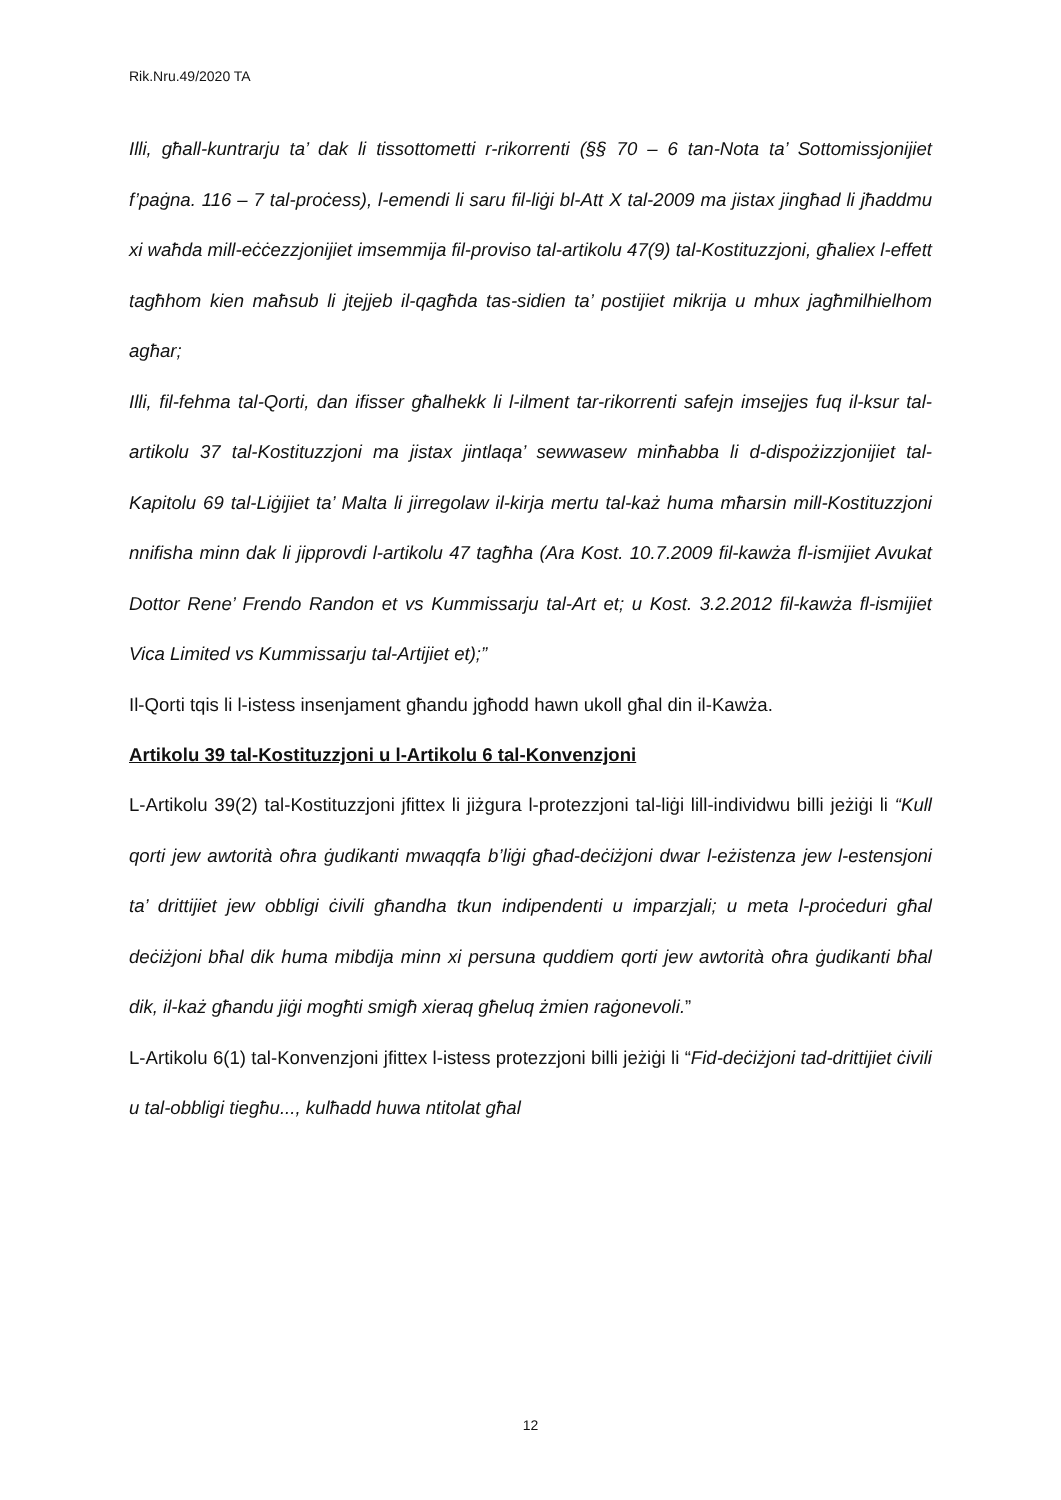Rik.Nru.49/2020 TA
Illi, għall-kuntrarju ta’ dak li tissottometti r-rikorrenti (§§ 70 – 6 tan-Nota ta’ Sottomissjonijiet f’paġna. 116 – 7 tal-proċess), l-emendi li saru fil-liġi bl-Att X tal-2009 ma jistax jingħad li jħaddmu xi waħda mill-eċċezzjonijiet imsemmija fil-proviso tal-artikolu 47(9) tal-Kostituzzjoni, għaliex l-effett tagħhom kien maħsub li jtejjeb il-qagħda tas-sidien ta’ postijiet mikrija u mhux jagħmilhielhom agħar;
Illi, fil-fehma tal-Qorti, dan ifisser għalhekk li l-ilment tar-rikorrenti safejn imsejjes fuq il-ksur tal-artikolu 37 tal-Kostituzzjoni ma jistax jintlaqa’ sewwasew minħabba li d-dispożizzjonijiet tal-Kapitolu 69 tal-Liġijiet ta’ Malta li jirregolaw il-kirja mertu tal-każ huma mħarsin mill-Kostituzzjoni nnifisha minn dak li jipprovdi l-artikolu 47 tagħha (Ara Kost. 10.7.2009 fil-kawża fl-ismijiet Avukat Dottor Rene’ Frendo Randon et vs Kummissarju tal-Art et; u Kost. 3.2.2012 fil-kawża fl-ismijiet Vica Limited vs Kummissarju tal-Artijiet et);”
Il-Qorti tqis li l-istess insenjament għandu jgħodd hawn ukoll għal din il-Kawża.
Artikolu 39 tal-Kostituzzjoni u l-Artikolu 6 tal-Konvenzjoni
L-Artikolu 39(2) tal-Kostituzzjoni jfittex li jiżgura l-protezzjoni tal-liġi lill-individwu billi jeżiġi li “Kull qorti jew awtorità oħra ġudikanti mwaqqfa b’liġi għad-deċiżjoni dwar l-eżistenza jew l-estensjoni ta’ drittijiet jew obbligi ċivili għandha tkun indipendenti u imparzjali; u meta l-proċeduri għal deċiżjoni bħal dik huma mibdija minn xi persuna quddiem qorti jew awtorità oħra ġudikanti bħal dik, il-każ għandu jiġi mogħti smigħ xieraq għeluq żmien raġonevoli.”
L-Artikolu 6(1) tal-Konvenzjoni jfittex l-istess protezzjoni billi jeżiġi li “Fid-deċiżjoni tad-drittijiet ċivili u tal-obbligi tiegħu..., kulħadd huwa ntitolat għal
12